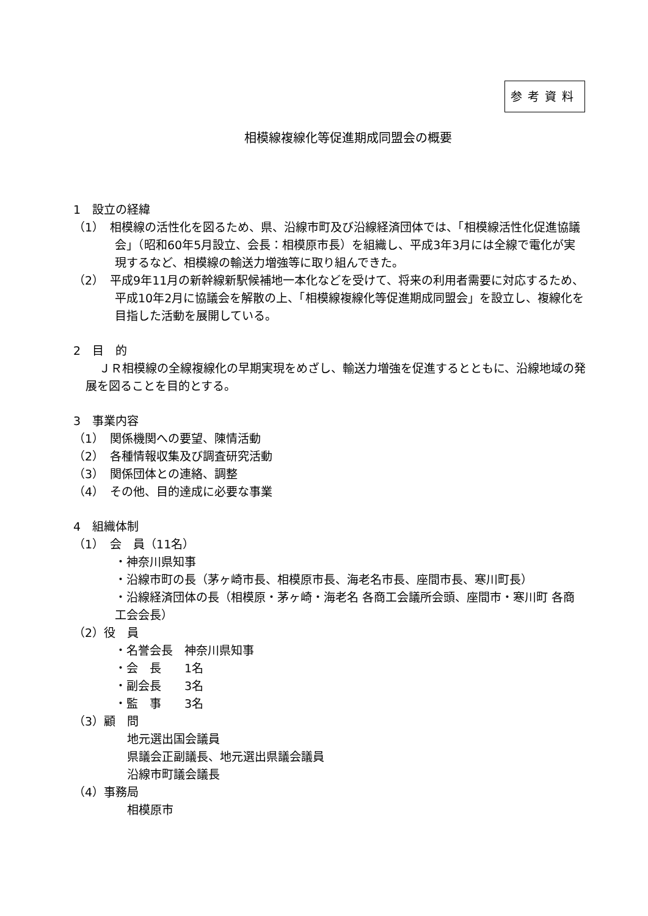参考資料
相模線複線化等促進期成同盟会の概要
1　設立の経緯
（1）　相模線の活性化を図るため、県、沿線市町及び沿線経済団体では、「相模線活性化促進協議会」（昭和60年5月設立、会長：相模原市長）を組織し、平成3年3月には全線で電化が実現するなど、相模線の輸送力増強等に取り組んできた。
（2）　平成9年11月の新幹線新駅候補地一本化などを受けて、将来の利用者需要に対応するため、平成10年2月に協議会を解散の上、「相模線複線化等促進期成同盟会」を設立し、複線化を目指した活動を展開している。
2　目　的
ＪＲ相模線の全線複線化の早期実現をめざし、輸送力増強を促進するとともに、沿線地域の発展を図ることを目的とする。
3　事業内容
（1）　関係機関への要望、陳情活動
（2）　各種情報収集及び調査研究活動
（3）　関係団体との連絡、調整
（4）　その他、目的達成に必要な事業
4　組織体制
（1）　会　員（11名）
・神奈川県知事
・沿線市町の長（茅ヶ崎市長、相模原市長、海老名市長、座間市長、寒川町長）
・沿線経済団体の長（相模原・茅ヶ崎・海老名 各商工会議所会頭、座間市・寒川町 各商工会会長）
（2）役　員
・名誉会長　神奈川県知事
・会　長　　1名
・副会長　　3名
・監　事　　3名
（3）顧　問
地元選出国会議員
県議会正副議長、地元選出県議会議員
沿線市町議会議長
（4）事務局
相模原市